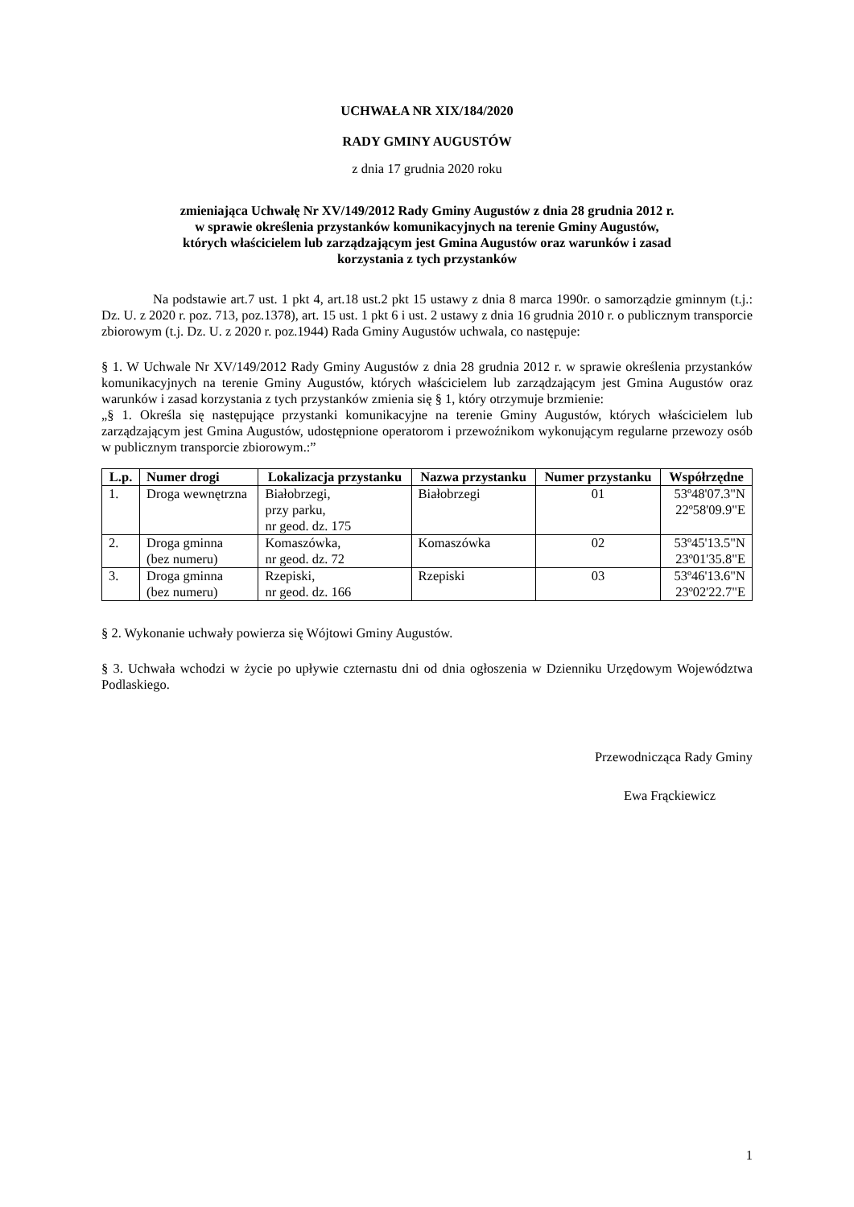UCHWAŁA NR XIX/184/2020
RADY GMINY AUGUSTÓW
z dnia 17 grudnia 2020 roku
zmieniająca Uchwałę Nr XV/149/2012 Rady Gminy Augustów z dnia 28 grudnia 2012 r.
w sprawie określenia przystanków komunikacyjnych na terenie Gminy Augustów,
których właścicielem lub zarządzającym jest Gmina Augustów oraz warunków i zasad
korzystania z tych przystanków
Na podstawie art.7 ust. 1 pkt 4, art.18 ust.2 pkt 15 ustawy z dnia 8 marca 1990r. o samorządzie gminnym (t.j.: Dz. U. z 2020 r. poz. 713, poz.1378), art. 15 ust. 1 pkt 6 i ust. 2 ustawy z dnia 16 grudnia 2010 r. o publicznym transporcie zbiorowym (t.j. Dz. U. z 2020 r. poz.1944) Rada Gminy Augustów uchwala, co następuje:
§ 1. W Uchwale Nr XV/149/2012 Rady Gminy Augustów z dnia 28 grudnia 2012 r. w sprawie określenia przystanków komunikacyjnych na terenie Gminy Augustów, których właścicielem lub zarządzającym jest Gmina Augustów oraz warunków i zasad korzystania z tych przystanków zmienia się § 1, który otrzymuje brzmienie:
„§ 1. Określa się następujące przystanki komunikacyjne na terenie Gminy Augustów, których właścicielem lub zarządzającym jest Gmina Augustów, udostępnione operatorom i przewoźnikom wykonującym regularne przewozy osób w publicznym transporcie zbiorowym.:”
| L.p. | Numer drogi | Lokalizacja przystanku | Nazwa przystanku | Numer przystanku | Współrzędne |
| --- | --- | --- | --- | --- | --- |
| 1. | Droga wewnętrzna | Białobrzegi, przy parku, nr geod. dz. 175 | Białobrzegi | 01 | 53º48'07.3"N 22º58'09.9"E |
| 2. | Droga gminna (bez numeru) | Komaszówka, nr geod. dz. 72 | Komaszówka | 02 | 53º45'13.5"N 23º01'35.8"E |
| 3. | Droga gminna (bez numeru) | Rzepiski, nr geod. dz. 166 | Rzepiski | 03 | 53º46'13.6"N 23º02'22.7"E |
§ 2. Wykonanie uchwały powierza się Wójtowi Gminy Augustów.
§ 3. Uchwała wchodzi w życie po upływie czternastu dni od dnia ogłoszenia w Dzienniku Urzędowym Województwa Podlaskiego.
Przewodnicząca Rady Gminy
Ewa Frąckiewicz
1